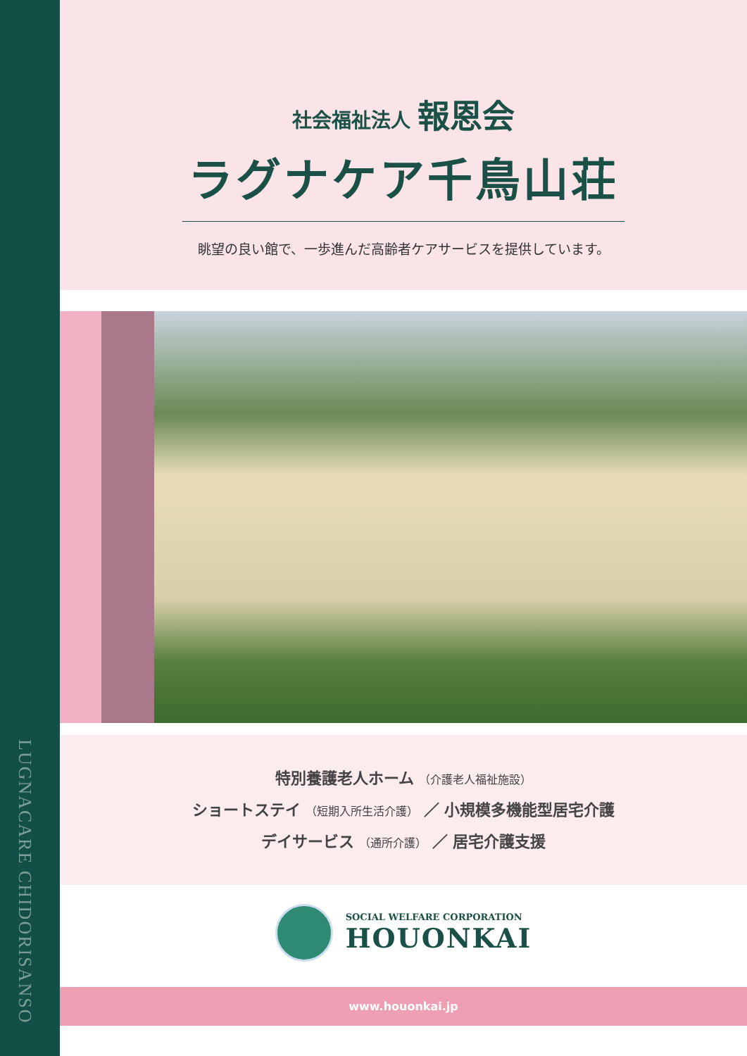LUGNACARE CHIDORISANSO
社会福祉法人 報恩会
ラグナケア千鳥山荘
眺望の良い館で、一歩進んだ高齢者ケアサービスを提供しています。
特別養護老人ホーム （介護老人福祉施設）
ショートステイ （短期入所生活介護） ／ 小規模多機能型居宅介護
デイサービス （通所介護） ／ 居宅介護支援
SOCIAL WELFARE CORPORATION
HOUONKAI
www.houonkai.jp